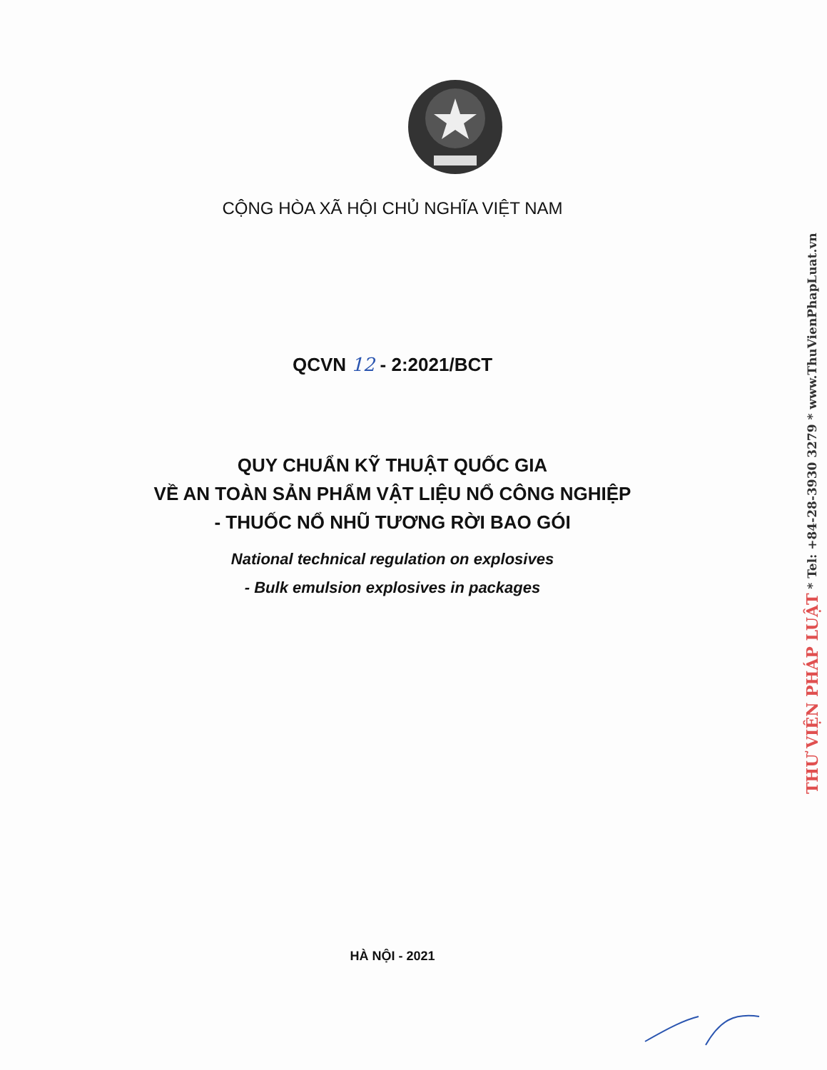CỘNG HÒA XÃ HỘI CHỦ NGHĨA VIỆT NAM
QCVN 12 - 2:2021/BCT
QUY CHUẨN KỸ THUẬT QUỐC GIA
VỀ AN TOÀN SẢN PHẨM VẬT LIỆU NỔ CÔNG NGHIỆP
- THUỐC NỔ NHŨ TƯƠNG RỜI BAO GÓI
National technical regulation on explosives
- Bulk emulsion explosives in packages
HÀ NỘI - 2021
THƯ VIỆN PHÁP LUẬT * Tel: +84-28-3930 3279 * www.ThuVienPhapLuat.vn